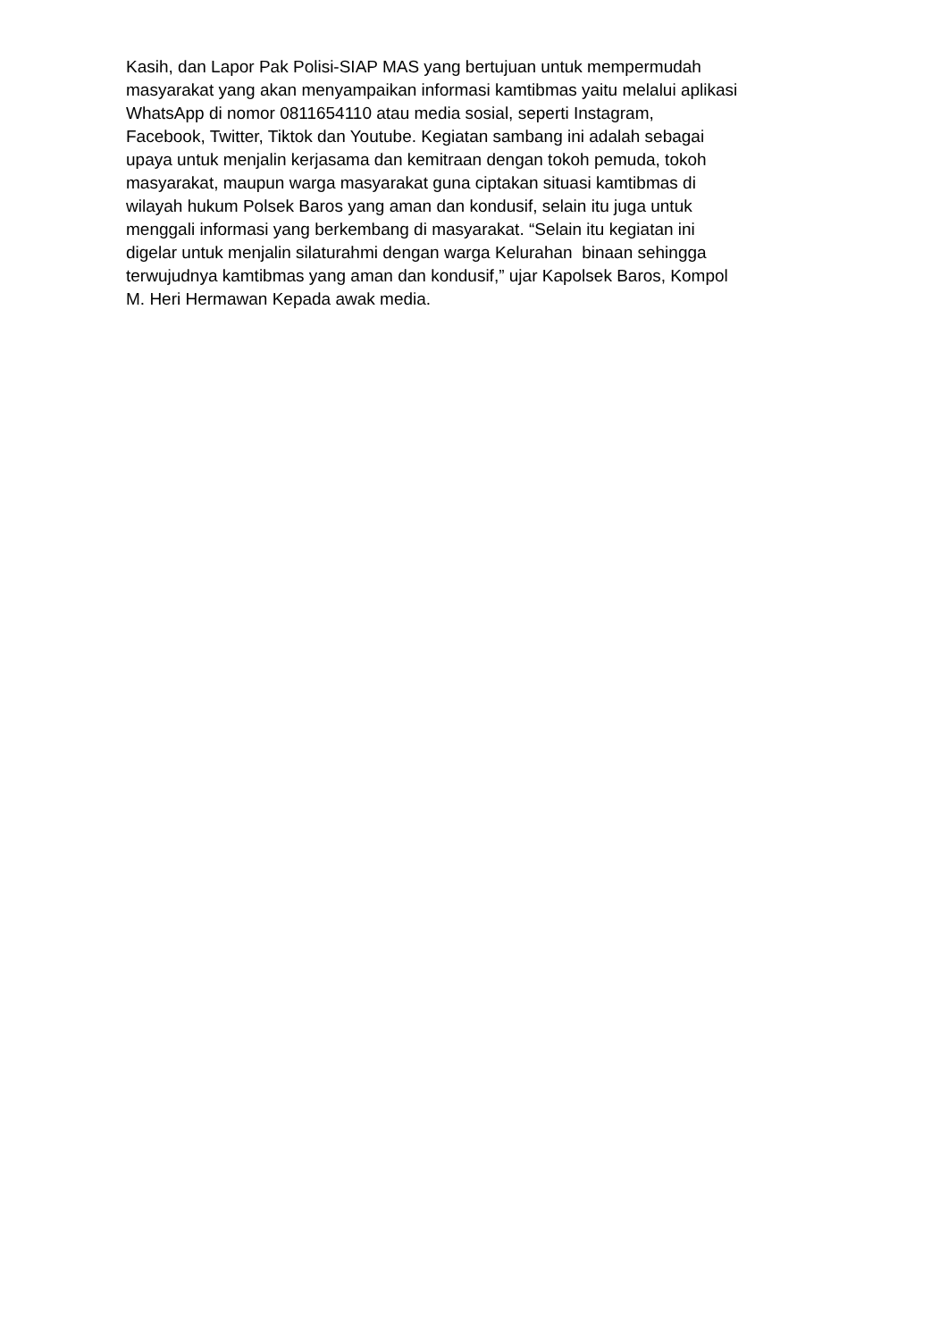Kasih, dan Lapor Pak Polisi-SIAP MAS yang bertujuan untuk mempermudah
masyarakat yang akan menyampaikan informasi kamtibmas yaitu melalui aplikasi
WhatsApp di nomor 0811654110 atau media sosial, seperti Instagram,
Facebook, Twitter, Tiktok dan Youtube. Kegiatan sambang ini adalah sebagai
upaya untuk menjalin kerjasama dan kemitraan dengan tokoh pemuda, tokoh
masyarakat, maupun warga masyarakat guna ciptakan situasi kamtibmas di
wilayah hukum Polsek Baros yang aman dan kondusif, selain itu juga untuk
menggali informasi yang berkembang di masyarakat. “Selain itu kegiatan ini
digelar untuk menjalin silaturahmi dengan warga Kelurahan binaan sehingga
terwujudnya kamtibmas yang aman dan kondusif,” ujar Kapolsek Baros, Kompol
M. Heri Hermawan Kepada awak media.